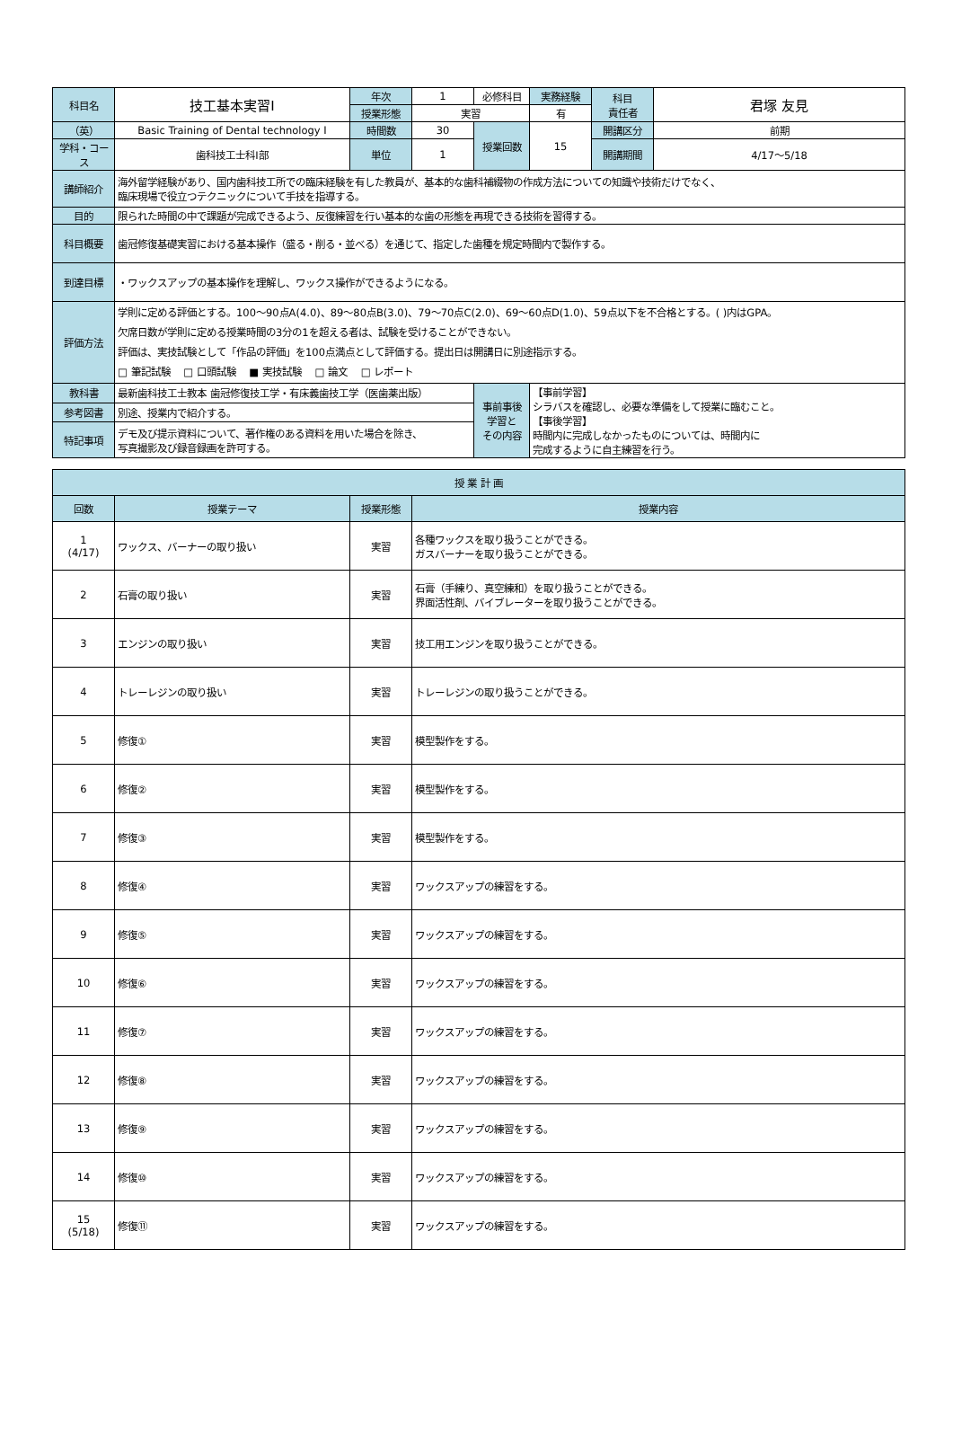| 科目名 | 技工基本実習Ⅰ | 年次 | 1 | 必修科目 | 実務経験 | 科目 責任者 | 君塚 友見 |
| | | 授業形態 | 実習 | | 有 | | |
| （英） | Basic Training of Dental technology Ⅰ | 時間数 | 30 | 授業回数 | 15 | 開講区分 | 前期 |
| 学科・コース | 歯科技工士科Ⅰ部 | 単位 | 1 | | | 開講期間 | 4/17～5/18 |
| 講師紹介 | 海外留学経験があり、国内歯科技工所での臨床経験を有した教員が、基本的な歯科補綴物の作成方法についての知識や技術だけでなく、 臨床現場で役立つテクニックについて手技を指導する。 | | | | | | |
| 目的 | 限られた時間の中で課題が完成できるよう、反復練習を行い基本的な歯の形態を再現できる技術を習得する。 | | | | | | |
| 科目概要 | 歯冠修復基礎実習における基本操作（盛る・削る・並べる）を通じて、指定した歯種を規定時間内で製作する。 | | | | | | |
| 到達目標 | ・ワックスアップの基本操作を理解し、ワックス操作ができるようになる。 | | | | | | |
| 評価方法 | 学則に定める評価とする。100～90点A(4.0)、89～80点B(3.0)、79～70点C(2.0)、69～60点D(1.0)、59点以下を不合格とする。( )内はGPA。 欠席日数が学則に定める授業時間の3分の1を超える者は、試験を受けることができない。 評価は、実技試験として「作品の評価」を100点満点として評価する。提出日は開講日に別途指示する。 □ 筆記試験 □ 口頭試験 ■ 実技試験 □ 論文 □ レポート | | | | | | |
| 教科書 | 最新歯科技工士教本 歯冠修復技工学・有床義歯技工学（医歯薬出版） | | | 事前事後 学習と その内容 | 【事前学習】 シラバスを確認し、必要な準備をして授業に臨むこと。 【事後学習】 時間内に完成しなかったものについては、時間内に 完成するように自主練習を行う。 | | |
| 参考図書 | 別途、授業内で紹介する。 | | | | | | |
| 特記事項 | デモ及び提示資料について、著作権のある資料を用いた場合を除き、 写真撮影及び録音録画を許可する。 | | | | | | |
| 授 業 計 画 | | | |
| --- | --- | --- | --- |
| 回数 | 授業テーマ | 授業形態 | 授業内容 |
| 1 (4/17) | ワックス、バーナーの取り扱い | 実習 | 各種ワックスを取り扱うことができる。 ガスバーナーを取り扱うことができる。 |
| 2 | 石膏の取り扱い | 実習 | 石膏（手練り、真空練和）を取り扱うことができる。 界面活性剤、バイブレーターを取り扱うことができる。 |
| 3 | エンジンの取り扱い | 実習 | 技工用エンジンを取り扱うことができる。 |
| 4 | トレーレジンの取り扱い | 実習 | トレーレジンの取り扱うことができる。 |
| 5 | 修復① | 実習 | 模型製作をする。 |
| 6 | 修復② | 実習 | 模型製作をする。 |
| 7 | 修復③ | 実習 | 模型製作をする。 |
| 8 | 修復④ | 実習 | ワックスアップの練習をする。 |
| 9 | 修復⑤ | 実習 | ワックスアップの練習をする。 |
| 10 | 修復⑥ | 実習 | ワックスアップの練習をする。 |
| 11 | 修復⑦ | 実習 | ワックスアップの練習をする。 |
| 12 | 修復⑧ | 実習 | ワックスアップの練習をする。 |
| 13 | 修復⑨ | 実習 | ワックスアップの練習をする。 |
| 14 | 修復⑩ | 実習 | ワックスアップの練習をする。 |
| 15 (5/18) | 修復⑪ | 実習 | ワックスアップの練習をする。 |